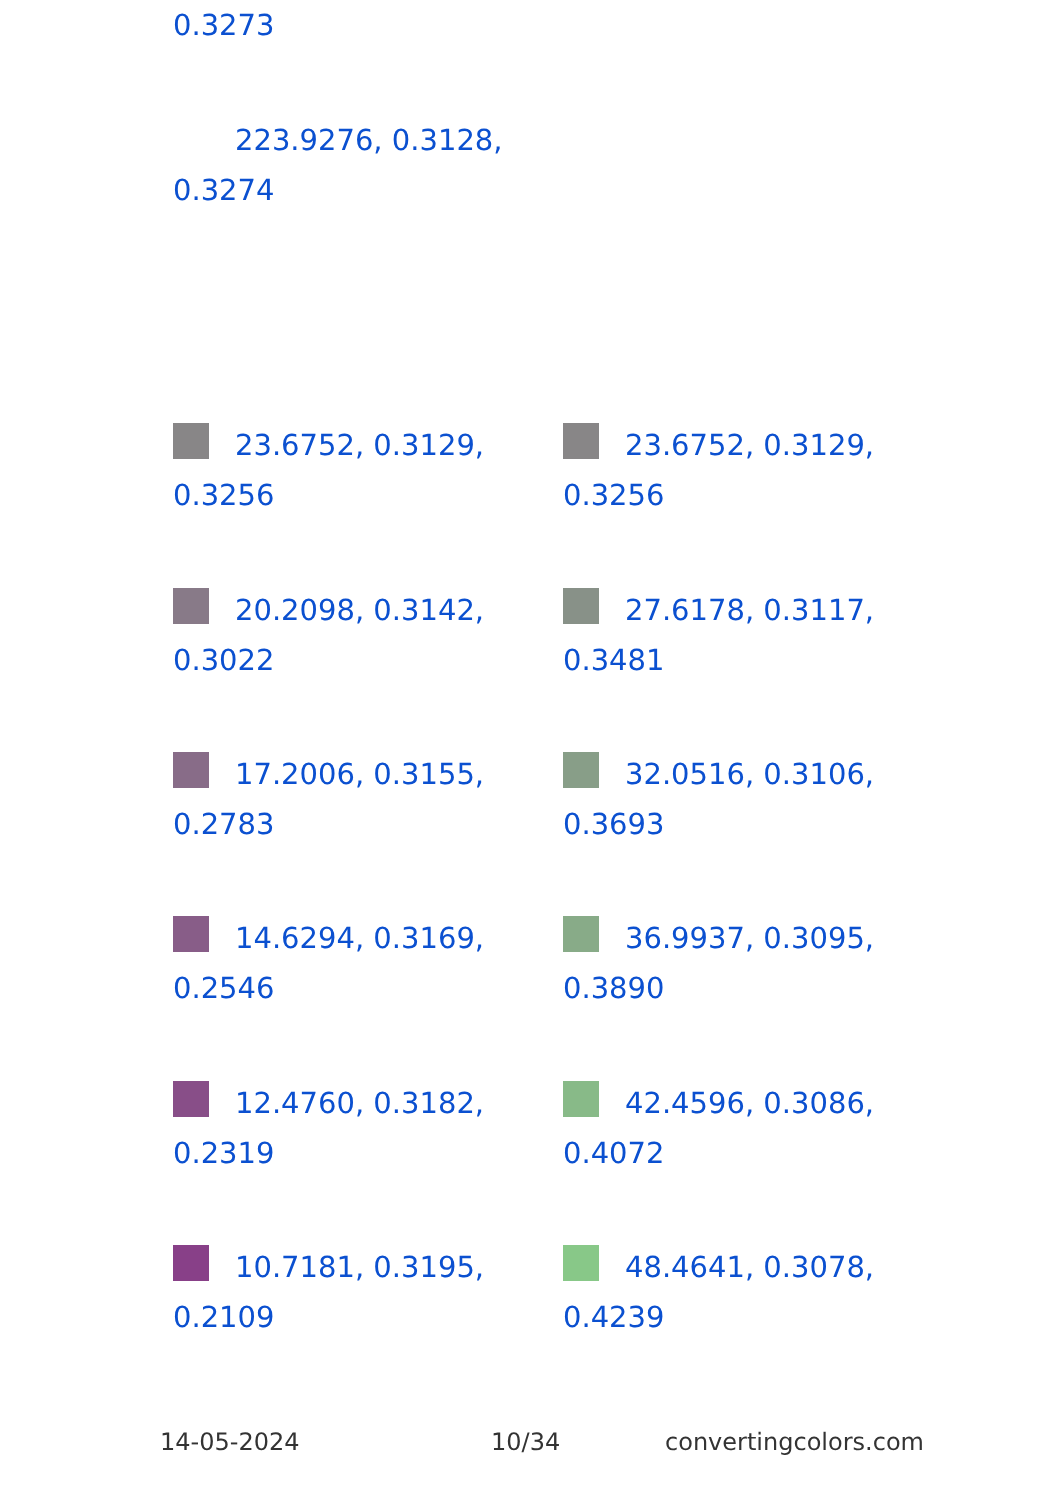0.3273
223.9276, 0.3128, 0.3274
23.6752, 0.3129, 0.3256
23.6752, 0.3129, 0.3256
20.2098, 0.3142, 0.3022
27.6178, 0.3117, 0.3481
17.2006, 0.3155, 0.2783
32.0516, 0.3106, 0.3693
14.6294, 0.3169, 0.2546
36.9937, 0.3095, 0.3890
12.4760, 0.3182, 0.2319
42.4596, 0.3086, 0.4072
10.7181, 0.3195, 0.2109
48.4641, 0.3078, 0.4239
14-05-2024 10/34 convertingcolors.com